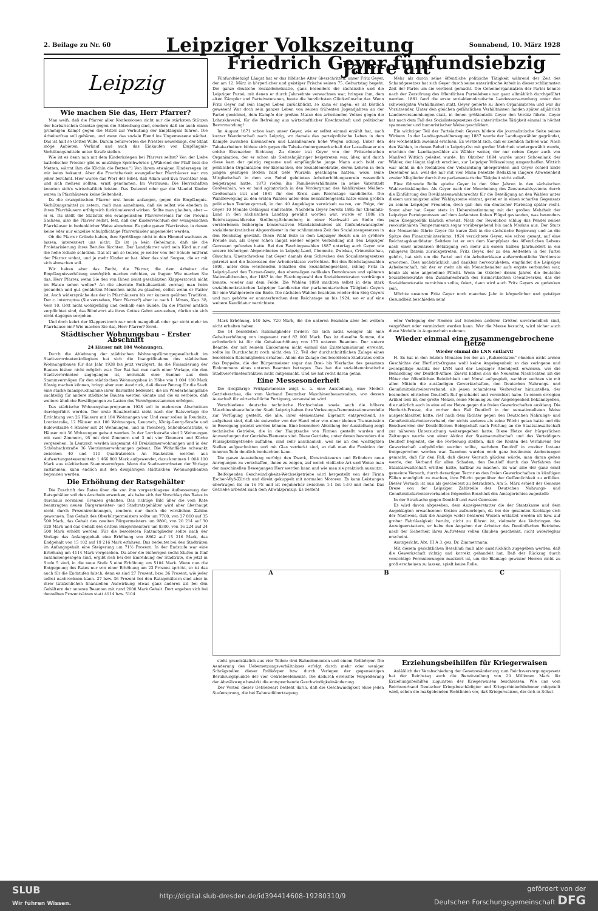2. Beilage zu Nr. 60
Leipziger Volkszeitung
Sonnabend, 10. März 1928
Leipzig
Wie machen Sie das, Herr Pfarrer?
Man weiß, daß die Pfarrer aller Konfessionen nicht nur die stärksten Stützen der barbarischen Gesetze gegen die Abtreibung sind, sondern daß sie auch einen grimmigen Kampf gegen die Mittel zur Verhütung der Empfängnis führen. Die Arbeiterfrau soll gebären, und wenn das soziale Elend ins Ungemessene wächst. Das ist halt so Gottes Wille. Darum befürworten die Priester neuerdings, der Staat möge Anbieten, Verkauf und auch das Einkaufen von Empfängnis-Verhütungsmitteln unter Strafe stellen.
Wie ist es denn nun mit dem Kinderkriegen bei Pfarrers selbst? Von der Liebe katholischer Priester gibt es unzählige Sprichwörter. („Während der Pfaff liest die Metten, wärmt ihm die Köchin die Betten.") Von ihrem etwaigen Kindersegen ist mir keins bekannt. Aber die Fruchtbarkeit evangelischer Pfarrhäuser war von jeher berühmt. Hier wurde das Wort der Bibel, daß Adam und Eva fruchtbar sein und sich mehren sollten, ernst genommen. Im Vertrauen: Die Herrschaften konnten sich's wirtschaftlich leisten. Das Dutzend oder gar die Mandel Kinder waren in Pfarrhäusern keine Seltenheit.
Da die evangelischen Pfarrer erst heute anfangen, gegen die Empfängnis-Verhütungsmittel zu zetern, muß man annehmen, daß sie selbst wie ehedem in ihren Pfarrhäusern erfolgreich funktionierend wirken. Sollte man glauben, aber — ei ei. Da stellt die Statistik des evangelischen Pfarrervereins für die Provinz Sachsen, also die Pfarrer selbst, fest, daß der Kinderreichtum der evangelischen Pfarrhäuser in bedenklicher Weise abnehme. Es gebe ganze Pfarrkreise, in denen keine oder nur einzelne schulpflichtige Pfarrerkinder angemeldet werden.
Ob die Pfarrer Gründe haben, ihre Sprößlinge nicht in den Himmel wachsen zu lassen, interessiert uns nicht. Es ist ja kein Geheimnis, daß sie die Proletarisierung ihres Berufes fürchten. Der Landpfarrer wird sein Kind nur auf die hohe Schule schicken. Das ist um so teurer, je weiter von der Schule entfernt der Pfarrer wohnt, und je mehr Kinder er hat. Aber das sind Sorgen, die er mit sich abmachen soll.
Wir haben aber das Recht, die Pfarrer, die dem Arbeiter die Empfängnisverhütung unmöglich machen möchten, zu fragen: Wie machen Sie das, Herr Pfarrer, wenn Sie den von Ihnen sonst geschätzten Klapperstorch nicht im Hause sehen wollen? An die absolute Enthaltsamkeit vermag man beim gesunden und gut genährten Menschen nicht zu glauben, selbst wenn er Pastor ist. Auch widerspräche das der in Pfarrhäusern bis vor kurzem geübten Tradition. Der c. interruptus (Sie verstehen, Herr Pfarrer?) aber ist nach 1. Moses, Kap. 38, Vers 10, Gott nicht wohlgefällig und deshalb eine Sünde. Da die Pfarrer amtlich verpflichtet sind, das Bibelwort als ihres Gottes Gebot anzusehen, dürfen sie sich nicht dagegen vergehen.
Und doch kehrt der Klapperstorch nur noch mangelhaft oder gar nicht mehr im Pfarrhause ein? Wie machen Sie das, Herr Pfarrer? Sorel.
Städtischer Wohnungsbau – Erster Abschnitt
24 Häuser mit 184 Wohnungen.
Durch die Ablehnung der städtischen Wohnungsfürsorgegesellschaft im Stadtverordnetenkollegium hat sich die Inangriffnahme des städtischen Wohnungsbaues für das Jahr 1928 bis jetzt verzögert, da die Finanzierung der Bauten bisher nicht möglich war. Der Rat hat nun nach einer Vorlage, die den Stadtverordneten zugegangen ist, nochmals eine Summe aus dem Stammvermögen für den städtischen Wohnungsbau in Höhe von 1 004 100 Mark flüssig machen können, bringt aber zum Ausdruck, daß dieser Betrag für die Stadt eine starke Inanspruchnahme ihrer Barmittel bedeutet, die im Wiederholungsfalle nachteilig für andere städtische Bauten werden könnte und die es verbiete, daß weitere ähnliche Bewilligungen zu Lasten des Vermögensstammes erfolgen.
Das städtische Wohnungsbauprogramm 1928 soll in mehreren Abschnitten durchgeführt werden. Der erste Bauabschnitt sieht nach der Ratsvorlage die Errichtung von 26 Häusern mit 184 Wohnungen vor. Und zwar sollen in Reudnitz, Lorckstraße, 12 Häuser mit 100 Wohnungen, Leutzsch, König-Georg-Straße und Bülowstraße 4 Häuser mit 24 Wohnungen, und in Thonberg, Schönbachstraße, 6 Häuser mit 36 Wohnungen gebaut werden. In der Lorckstraße sind 2 Wohnungen mit zwei Zimmern, 95 mit drei Zimmern und 3 mit vier Zimmern und Küche vorgesehen. In Leutzsch werden insgesamt 48 Dreizimmerwohnungen und in der Schönbachstraße 36 Vierzimmerwohnungen gebaut. Die Wohnfläche schwankt zwischen 40 und 110 Quadratmeter. An Baukosten werden aus Aufwertungssteuermitteln 1 466 800 Mark aufgewendet, dazu kommen 1 004 100 Mark aus städtischem Stammvermögen. Wenn die Stadtverordneten der Vorlage zustimmen, kann endlich mit den diesjährigen städtischen Wohnungsbauten begonnen werden.
Die Erhöhung der Ratsgehälter
Die Zuschrift des Rates über die von ihm vorgeschlagene Aufbesserung der Ratsgehälter soll den Anschein erwecken, als habe sich der Vorschlag des Rates in durchaus normalen Grenzen gehalten. Das richtige Bild über die vom Rate beantragten neuen Bürgermeister- und Stadtratsgehälter wird aber überhaupt nicht durch Prozentrechnungen, sondern nur durch die wirklichen Zahlen gewonnen. Das Gehalt des Oberbürgermeisters sollte um 7700, von 27 800 auf 35 500 Mark, das Gehalt des zweiten Bürgermeisters um 9800, von 20 214 auf 30 020 Mark und das Gehalt des dritten Bürgermeisters um 8300, von 16 224 auf 24 500 Mark erhöht werden. Für die besoldeten Ratsmitglieder sollte nach der Vorlage das Anfangsgehalt eine Erhöhung von 8862 auf 15 216 Mark, das Endgehalt von 15 102 auf 19 216 Mark erfahren. Das bedeutet bei den Stadträten im Anfangsgehalt eine Steigerung um 71½ Prozent. In der Endstufe war eine Erhöhung um 4114 Mark vorgesehen. Da aber die bisherigen sechs Stufen in fünf zusammengezogen sind, ergibt sich bei der Einreihung der Stadträte, die jetzt in Stufe 5 sind, in die neue Stufe 5 eine Erhöhung um 5104 Mark. Wenn nun die Entgegnung des Rates nur von einer Erhöhung um 23 Prozent spricht, so ist das auch für die Endstufen falsch; denn es sind 27 Prozent, bzw. 36 Prozent, wie jeder selbst nachrechnen kann. 27 bzw. 36 Prozent bei den Ratsgehältern sind aber in ihrer tatsächlichen finanziellen Auswirkung etwas ganz anderes als bei den Gehältern der unteren Beamten mit rund 2000 Mark Gehalt. Dort ergeben sich bei denselben Prozentsätzen statt 4114 bzw. 5104
Friedrich Geyer fünfundsiebzig Jahre alt
Fünfundsiebzig! Längst hat er das biblische Alter überschritten, unser Fritz Geyer, der am 12. März in körperlicher und geistiger Frische seinen 75. Geburtstag begeht. Die ganze deutsche Sozialdemokratie, ganz besonders die sächsische und die Leipziger Partei, mit denen er durch Jahrzehnte verwachsen war, bringen ihm, dem alten Kämpfer und Parteiveteranen, heute die herzlichsten Glückwünsche dar. Wenn Fritz Geyer auf sein langes Leben zurückblickt, so kann er sagen: es ist köstlich gewesen! War doch sein ganzes Leben von seinen frühesten Jugendjahren an der Partei gewidmet, dem Kampfe der großen Masse des arbeitenden Volkes gegen die Lohnsklaverei, für die Befreiung aus wirtschaftlicher Knechtschaft und politischer Bevormundung!
Im August 1871 schon kam unser Geyer, wie er selbst einmal erzählt hat, nach kurzer Wanderschaft nach Leipzig, wo damals das parteipolitische Leben in dem Kampfe zwischen Eisenachern und Lassalleanern hohe Wogen schlug. Unter den Tabakarbeitern bildete sich gegen die Tabakarbeitergewerkschaft der Lassalleaner ein solche Eisenacher Richtung. Zu dieser trat Geyer von der Fritzscheschen Organisation, der er schon als Siebzehnjähriger beigetreten war, über, und durch diese kam der geistig regsame und empfängliche junge Mann auch bald zur politischen Organisation der Eisenacher, der Sozialdemokratie, deren Lehren in dem jungen geistigen Boden bald tiefe Wurzeln geschlagen hatten, wozu seine Mitgliedschaft in dem von Bebel geleiteten Arbeiterbildungsverein wesentlich beigetragen hatte. 1873 riefen ihn Familienverhältnisse in seine Vaterstadt Großenhain, wo er bald agitatorisch in den Vordergrund des Wahlkreises Meißen-Großenhain trat und 1881 für den Kreis zum Reichstage kandidierte. Die Wahlbewegung zu den ersten Wahlen unter dem Sozialistengesetz hatte einen großen politischen Tendenzprozeß, in den 40 Angeklagte verwickelt waren, zur Folge, der Geyer 10 Monate Gefängnis einbrachte. Nachdem Geyer bereits 1885 für Chemnitz-Land in den sächsischen Landtag gewählt worden war, wurde er 1886 im Reichstagswahlkreise Stollberg-Schneeberg in einer Nachwahl an Stelle des verstorbenen bisherigen konservativen Mandatsinhabers als fünfundzwanzigster sozialdemokratischer Abgeordneter in der schlimmsten Zeit des Sozialistengesetzes in den Reichstag gewählt. Diese Wahl löste in dem Leipziger Bezirk um so größere Freude aus, als Geyer schon längst wieder engere Verbindung mit den Leipziger Genossen gefunden hatte. Bei den Faschingswahlen 1887 unterlag auch Geyer wie unsere bisherigen Abgeordneten in Leipzig-Land, Chemnitz, Zwickau, Crimmitschau, Glauchau. Unerschrocken hat Geyer damals dem Schrecken des Sozialistengesetzes getrotzt und die Interessen der Arbeiterklasse verfochten. Bei den Reichstagswahlen 1890, unter dem weichenden Schatten des Sozialistengesetzes, schlug Fritz in Leipzig-Land den Turner-Goetz, den ehemaligen radikalen Demokraten und späteren Nationalliberalen, der 1887 in der Faschingswahl den Sozialdemokraten verdrängen konnte, wieder aus dem Felde. Die Wahlen 1898 machten selbst in dem stark sozialdemokratischen Leipziger Landkreise der parlamentarischen Tätigkeit Geyers für eine Wahlperiode ein Ende. Die nächsten Wahlen brachten wieder den Sieg Geyers und nun gehörte er ununterbrochen dem Reichstage an bis 1924, wo er auf eine weitere Kandidatur verzichtete.
Mehr als durch seine öffentliche politische Tätigkeit während der Zeit des Schandgesetzes hat sich Geyer durch seine unterirdische Arbeit in dieser schlimmsten Zeit der Partei um sie verdient gemacht. Die Geheimorganisation der Partei konnte nach der Zerstörung des öffentlichen Parteilebens nur ganz allmählich durchgeführt werden. 1881 fand die erste sozialdemokratische Landesversammlung unter den schwierigsten Verhältnissen statt. Geyer gehörte zu ihren Organisatoren und war ihr Vorsitzender. Unter den gleichen gefährlichen Verhältnissen fanden später alljährlich Landesversammlungen statt, in denen größtenteils Geyer den Vorsitz führte. Geyer hat nach dem Fall des Sozialistengesetzes die unterirdische Tätigkeit einmal in höchst spannender und humoristischer Weise geschildert.
Ein wichtiger Teil der Parteiarbeit Geyers bildete die journalistische Seite seines Wirkens. In der Landtagswahlbewegung 1887 wurde der Landtagswähler gegründet, der wöchentlich zweimal erschien. Es versteht sich, daß er ziemlich farblos war. Nach den Wahlen, in denen Bebel in Leipzig-Ost mit großer Mehrheit wiedergewählt wurde, erschien der Landtagswähler als Wähler weiter, der nur neben Geyer auch von Manfred Wittich geleitet wurde. Im Oktober 1894 wurde unter Schoenlank der Wähler, der längst täglich erschien, zur Leipziger Volkszeitung umgeschaffen. Wittich war nicht in die Redaktion der Volkszeitung übergetreten und Geyer schied Ende Dezember aus, weil die nur mit vier Mann besetzte Redaktion längere Abwesenheit zweier Mitglieder durch ihre parlamentarische Tätigkeit nicht zuließ.
Eine führende Rolle spielte Geyer in den 90er Jahren in den sächsischen Wahlrechtskämpfen. Als Geyer nach der Meuchelung des Zensuswahlsystems durch die Einführung des Dreiklassenwahlunrechts für die Beteiligung an den Wahlen unter diesem unsinnigsten aller Wahlsysteme eintrat, geriet er in einen scharfen Gegensatz zu seinen Leipziger Freunden, doch gab ihm ein deutscher Parteitag später recht. Sonst aber hat Geyer stets in Uebereinstimmung mit der großen Mehrheit der Leipziger Parteigenossen auf dem äußersten linken Flügel gestanden, was besonders seine Kriegspolitik klärlich erweist. Nach der Revolution schlug das Pendel seines revolutionären Temperaments sogar vorübergehend bis nach Moskau aus. Der Sturz der Monarchie führte Geyer für kurze Zeit in die sächsische Regierung und an die Spitze des Finanzministeriums. 1924 verzichtete Geyer, wie schon gesagt, auf eine Reichstagskandidatur. Seitdem ist er von dem Kampfplatz des öffentlichen Lebens nach einer intensiven Betätigung von mehr als einem halben Jahrhundert in ein ruhigeres Dasein zurückgetreten. Fritz Geyer, der zu den Aeltesten in der Partei gehört, hat sich um die Partei und die Arbeiterklasse außerordentliche Verdienste erworben. Dies nachdrücklich und dankbar hervorzuheben, empfindet die Leipziger Arbeiterschaft, mit der er mehr als ein Menschenalter aufs engste verbunden war, heute als eine angenehme Pflicht. Wenn im Oktober dieses Jahres die deutsche Sozialdemokratie den Zusammenbruch des Bismarckschen Gewaltwerkes, das die Sozialdemokratie vernichten sollte, feiert, dann wird auch Fritz Geyers zu gedenken sein.
Möchte unserem Fritz Geyer noch manches Jahr in körperlicher und geistiger Gesundheit beschieden sein!
Mark Erhöhung, 540 bzw. 720 Mark, die die unteren Beamten aber bei weitem nicht erhalten haben.
Die 14 besoldeten Ratsmitglieder fordern für sich nicht weniger als eine Gehaltserhöhung von insgesamt rund 82 000 Mark. Das ist dieselbe Summe, die erforderlich ist für die Gehaltserhöhung von 173 unteren Beamten. Der untere Beamte, der mit seinem Einkommen nicht einmal das Existenzminimum erreicht, sollte im Durchschnitt noch nicht den 12. Teil der durchschnittlichen Zulage eines besoldeten Ratsmitgliedes erhalten. Allein die Zulage des besoldeten Stadtrates sollte das Doppelte, die der Bürgermeister sogar das Drei- bis Vierfache des gesamten Einkommens eines unteren Beamten betragen. Das hat die sozialdemokratische Stadtverordnetenfraktion nicht mitgemacht. Und sie hat recht daran getan.
Eine Messesonderheit
Die diesjährige Frühjahrsmesse zeigt u. a. eine Ausstellung, eine Modell-Getriebeschau, die vom Verband Deutscher Maschinenbauanstalten, von dessen Ausschuß für wirtschaftliche Fertigung, veranstaltet wird.
Verschiedene deutsche technische Hochschulen sowie auch die höhere Maschinenbauschule der Stadt Leipzig haben ihre Vorlesungs-Demonstrationsmodelle zur Verfügung gestellt, die alle, ihrer elementaren Eigenart entsprechend, so aufgebaut sind, daß sie entweder von der Hand oder von einer kleinen Transmission in Bewegung gesetzt werden können. Eine besondere Abteilung der Ausstellung zeigt technische Getriebe, die in der Hauptsache von Firmen gestellt wurden und Anwendungen der Getriebe-Elemente sind. Diese Getriebe, unter denen besonders die Flüssigkeitsgetriebe auffallen, sind sehr anschaulich, weil sie an den wichtigsten Stellen aufgeschnitten und mit Glas verdeckt sind, so daß man die Funktion der inneren Teile deutlich beobachten kann.
Die ganze Ausstellung verfolgt den Zweck, Konstrukteuren und Erfindern neue Anregungen zu verschaffen, ihnen zu zeigen, auf welch vielfache Art und Weise man der maschinellen Bewegungen Herr werden kann und wie man sie praktisch ausnutzt.
Beifolgendes Geschwindigkeits-Wechselgetriebe wird hergestellt von der Firma Escher-Wyß-Zürich und direkt gekuppelt mit normalen Motoren. Es kann Leistungen übertragen bis zu 16 PS und ist regulierbar zwischen 1:1 bis 1:10 und mehr. Das Getriebe arbeitet nach dem Abwälzprinzip. Es besteht
oder Verlegung der Riemen auf Scheiben anderer Größen unvermeidlich sind, vergrößert oder vermindert werden kann. Wer die Messe besucht, wird sicher auch diese Modelle in Augenschein nehmen.
Wieder einmal eine zusammengebrochene Hetze
Wieder einmal die LNN entlarvt!
H. Es hat in den letzten Monaten bei der an „Ruhmestaten" ohnehin nicht armen Geschichte der Herfurth-Organe wohl keine Angelegenheit so das verlogene und zwiespältige Antlitz der LNN und der Leipziger Abendpost erwiesen, wie die Behandlung der Deutloff-Affäre. Zuerst hatten sich die Neuesten Nachrichten als die Hüter der öffentlichen Reinlichkeit und Moral aufgespielt, nachher suchten sie mit allen Mitteln die zuständigen Gewerkschaften, den Deutschen Nahrungs- und Genußmittelarbeiterverband, als jenen schamlosen Verbrecher hinzustellen, der besonders ehrlichen Deutloffs Ruf geschadet und vernichtet habe. In einem erregten Artikel ließ Er, der große Melzer, seine Meinung zu der Angelegenheit bekanntgeben, die natürlich auch in eine wüste Hetze gegen die freien Gewerkschaften ausklang. Die Herfurth-Presse, die vorher den Fall Deutloff in der sensationellsten Weise ausgeschlachtet hatte, rief nach dem Richter gegen den Deutschen Nahrungs- und Genußmittelarbeiterverband, der nichts anderes als seine Pflicht getan hatte und die Beschwerden der Deutloffschen Belegschaft nach Prüfung an die Staatsanwaltschaft zur näheren Untersuchung weitergegeben hatte. Diese Hetze der bürgerlichen Zeitungen wurde von einer Aktion der Staatsanwaltschaft und des Verteidigers Deutloff begleitet, die die Forderung stellten, daß die Kosten des Verfahrens der Gewerkschaft aufgebürdet werden sollte, nachdem Deutloff in zweiter Instanz freigesprochen worden war. Daneben wurden noch ganz bestimmte Andeutungen gemacht, daß für den Fall, daß dieser Versuch glücken würde, man daran gehen werde, den Verband für allen Schaden, den Deutloff durch das Verfahren der Staatsanwaltschaft erlitten hatte, haftbar zu machen. Es war also der ganz ernst gemeinte Versuch, durch derartigen Terror es den freien Gewerkschaften in künftigen Fällen unmöglich zu machen, ihre Pflicht gegenüber der Oeffentlichkeit zu erfüllen. Dieser Versuch ist nun als gescheitert zu betrachten. Am 5. März erhielt der Genosse Drese von der Leipziger Zahlstelle des Deutschen Nahrungs- und Genußmittelarbeiterverbandes folgenden Beschluß des Amtsgerichtes zugestellt:
In der Strafsache gegen Deutloff und zwei Genossen.
Es wird davon abgesehen, dem Anzeigeerstatter die der Staatskasse und dem Angeklagten erwachsenen Kosten aufzuerlegen, da bei der gesamten Sachlage sich der Nachweis, daß die Anzeige wider besseres Wissen erstattet worden ist bzw. auf grober Fahrlässigkeit beruht, nicht zu führen ist, vielmehr das Vorbringen des Anzeigeerstatters, er habe den Angaben der Arbeiter des Deutloffschen Betriebes nach der Sicherheit ihres Auftretens vollen Glauben geschenkt, nicht widerlegbar erscheint.
Amtsgericht, Abt. III A 3. gez. Dr. Zimmermann.
Mit diesem gerichtlichen Beschluß muß also ausdrücklich zugegeben werden, daß die Gewerkschaft richtig und korrekt gehandelt hat. Daß der Rückzug durch vorsichtige Formulierungen maskiert ist, um die Blamage gewisser Herren nicht zu groß erscheinen zu lassen, spielt keine Rolle.
A B C
steht grundsätzlich aus vier Teilen: drei Bahnelementen und einem Rollkörper. Die Aenderung des Uebersetzungsverhältnisses erfolgt durch mehr oder weniger Schrägstellen dieser Rollkörper bzw. durch Verlegen der gegenseitigen Berührungspunkte der vier Getriebeelemente. Die dadurch erreichte Vergrößerung der Abwälzwege bewirkt die entsprechende Geschwindigkeitsänderung.
Der Vorteil dieser Getriebeart besteht darin, daß die Geschwindigkeit ohne jeden Stufensprung, die bei Zahnradübertragung
Erziehungsbeihilfen für Kriegerwaisen
Anläßlich der Verabschiedung der Gesetzesänderung zum Reichsversorgungsgesetz hat der Reichstag auch die Bereitstellung von 20 Millionen Mark für Erziehungsbeihilfen zugunsten der Kriegerwaisen beschlossen. Wie uns vom Reichsverband Deutscher Kriegsbeschädigter und Kriegerhinterbliebener mitgeteilt wird, sehen die maßgebenden Richtlinien vor, daß Kriegerwaisen, die sich in Schul-
SLUB
Wir führen Wissen. http://digital.slub-dresden.de/id394414608-19280310/9 gefördert von der
Deutschen Forschungsgemeinschaft DFG